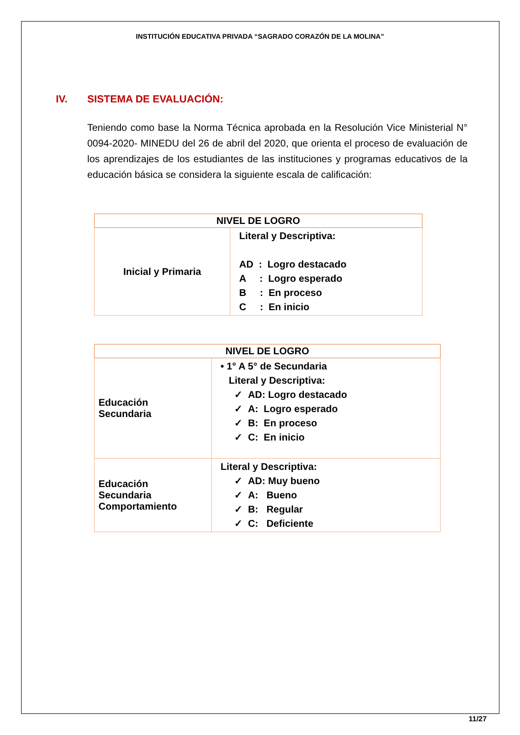INSTITUCIÓN EDUCATIVA PRIVADA “SAGRADO CORAZÓN DE LA MOLINA”
IV. SISTEMA DE EVALUACIÓN:
Teniendo como base la Norma Técnica aprobada en la Resolución Vice Ministerial N° 0094-2020- MINEDU del 26 de abril del 2020, que orienta el proceso de evaluación de los aprendizajes de los estudiantes de las instituciones y programas educativos de la educación básica se considera la siguiente escala de calificación:
| NIVEL DE LOGRO | |
| --- | --- |
| Inicial y Primaria | Literal y Descriptiva: AD : Logro destacado A : Logro esperado B : En proceso C : En inicio |
| NIVEL DE LOGRO | |
| --- | --- |
| Educación Secundaria | • 1° A 5° de Secundaria Literal y Descriptiva: ✓ AD: Logro destacado ✓ A: Logro esperado ✓ B: En proceso ✓ C: En inicio |
| Educación Secundaria Comportamiento | Literal y Descriptiva: ✓ AD: Muy bueno ✓ A: Bueno ✓ B: Regular ✓ C: Deficiente |
11/27